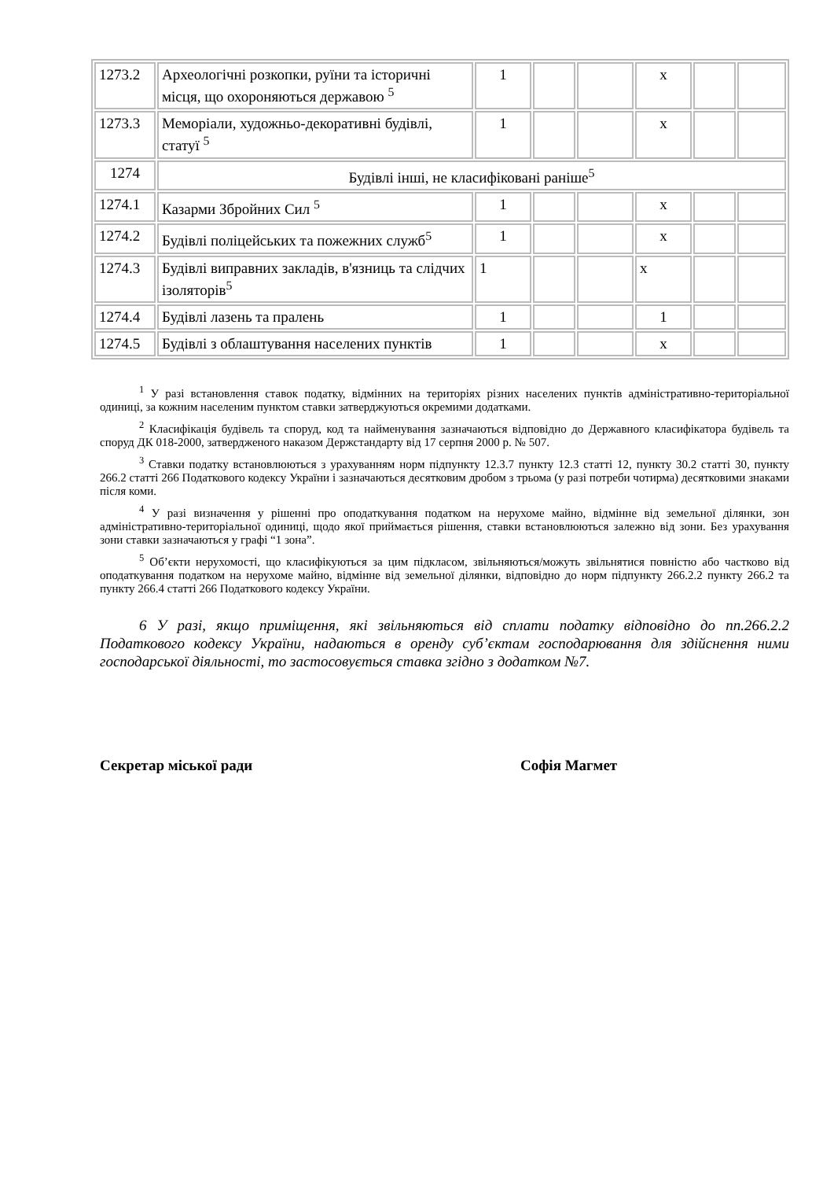| 1273.2 | Археологічні розкопки, руїни та історичні місця, що охороняються державою <sup>5</sup> | 1 | | | х | | |
| 1273.3 | Меморіали, художньо-декоративні будівлі, статуї <sup>5</sup> | 1 | | | х | | |
| 1274 | Будівлі інші, не класифіковані раніше<sup>5</sup> | | | | | | |
| 1274.1 | Казарми Збройних Сил <sup>5</sup> | 1 | | | х | | |
| 1274.2 | Будівлі поліцейських та пожежних служб<sup>5</sup> | 1 | | | х | | |
| 1274.3 | Будівлі виправних закладів, в'язниць та слідчих ізоляторів<sup>5</sup> | 1 | | | х | | |
| 1274.4 | Будівлі лазень та пралень | 1 | | | 1 | | |
| 1274.5 | Будівлі з облаштування населених пунктів | 1 | | | х | | |
<sup>1</sup> У разі встановлення ставок податку, відмінних на територіях різних населених пунктів адміністративно-територіальної одиниці, за кожним населеним пунктом ставки затверджуються окремими додатками.
<sup>2</sup> Класифікація будівель та споруд, код та найменування зазначаються відповідно до Державного класифікатора будівель та споруд ДК 018-2000, затвердженого наказом Держстандарту від 17 серпня 2000 р. № 507.
<sup>3</sup> Ставки податку встановлюються з урахуванням норм підпункту 12.3.7 пункту 12.3 статті 12, пункту 30.2 статті 30, пункту 266.2 статті 266 Податкового кодексу України і зазначаються десятковим дробом з трьома (у разі потреби чотирма) десятковими знаками після коми.
<sup>4</sup> У разі визначення у рішенні про оподаткування податком на нерухоме майно, відмінне від земельної ділянки, зон адміністративно-територіальної одиниці, щодо якої приймається рішення, ставки встановлюються залежно від зони. Без урахування зони ставки зазначаються у графі “1 зона”.
<sup>5</sup> Об’єкти нерухомості, що класифікуються за цим підкласом, звільняються/можуть звільнятися повністю або частково від оподаткування податком на нерухоме майно, відмінне від земельної ділянки, відповідно до норм підпункту 266.2.2 пункту 266.2 та пункту 266.4 статті 266 Податкового кодексу України.
6 У разі, якщо приміщення, які звільняються від сплати податку відповідно до пп.266.2.2 Податкового кодексу України, надаються в оренду суб’єктам господарювання для здійснення ними господарської діяльності, то застосовується ставка згідно з додатком №7.
Секретар міської ради Софія Магмет